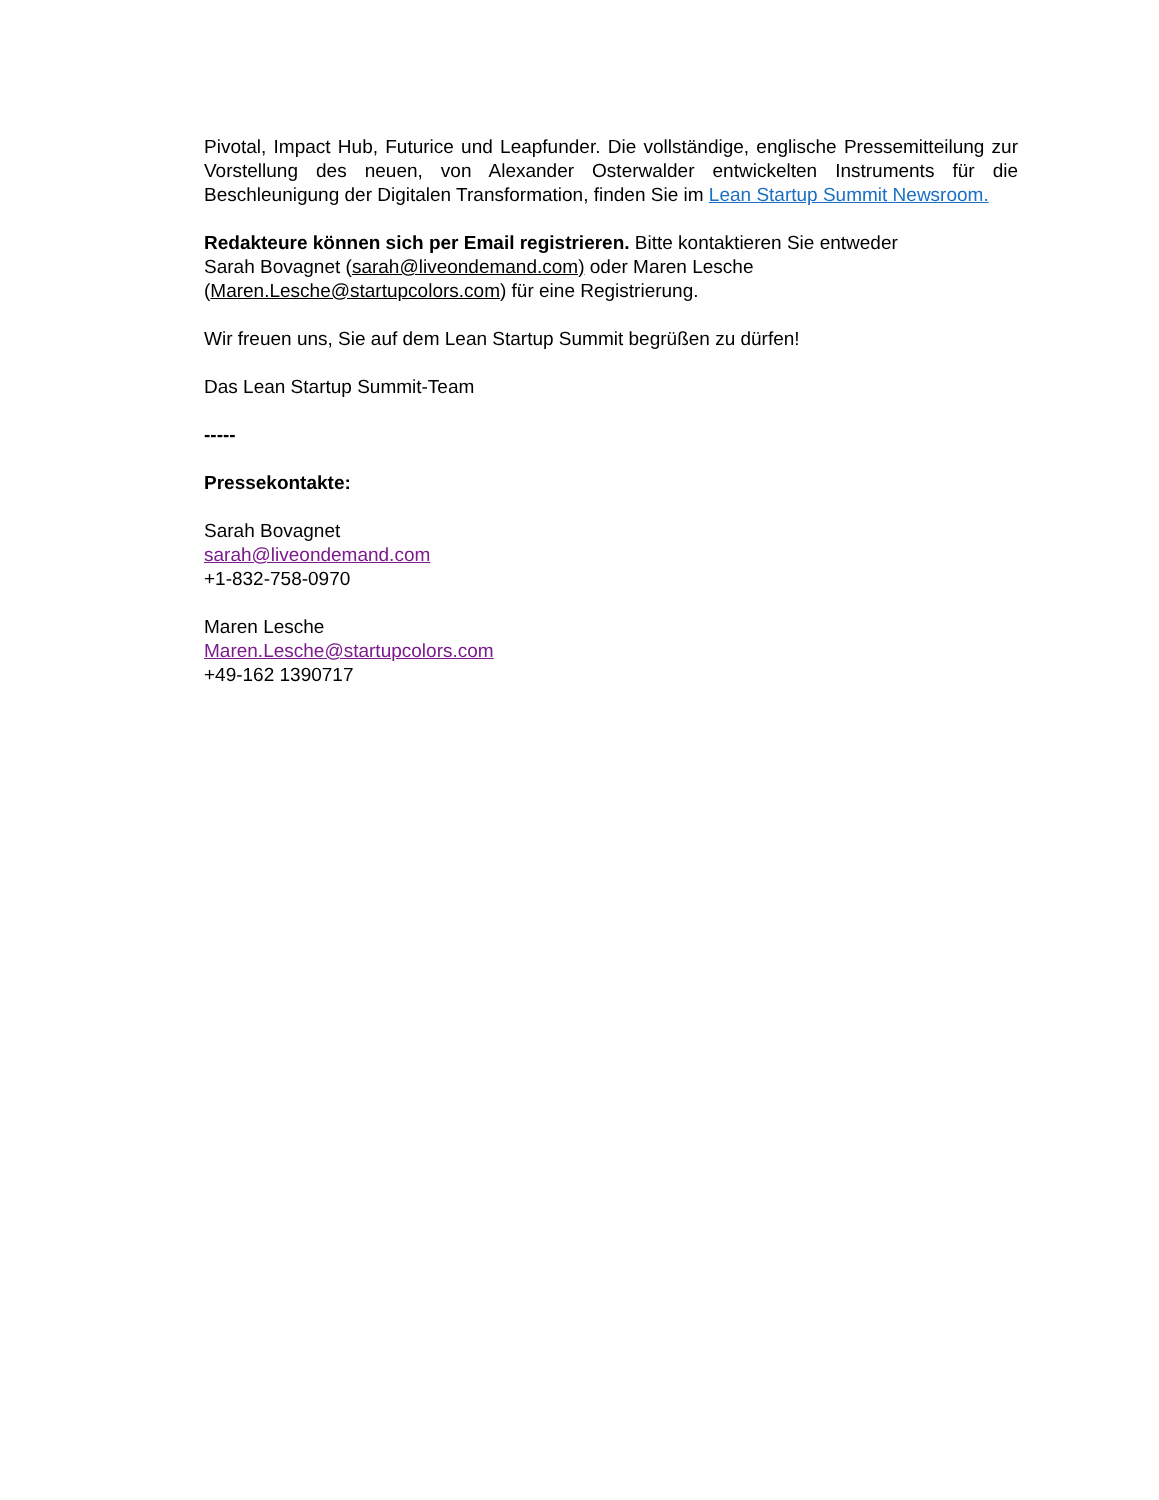Pivotal, Impact Hub, Futurice und Leapfunder. Die vollständige, englische Pressemitteilung zur Vorstellung des neuen, von Alexander Osterwalder entwickelten Instruments für die Beschleunigung der Digitalen Transformation, finden Sie im Lean Startup Summit Newsroom.
Redakteure können sich per Email registrieren. Bitte kontaktieren Sie entweder
Sarah Bovagnet (sarah@liveondemand.com) oder Maren Lesche
(Maren.Lesche@startupcolors.com) für eine Registrierung.
Wir freuen uns, Sie auf dem Lean Startup Summit begrüßen zu dürfen!
Das Lean Startup Summit-Team
-----
Pressekontakte:
Sarah Bovagnet
sarah@liveondemand.com
+1-832-758-0970
Maren Lesche
Maren.Lesche@startupcolors.com
+49-162 1390717